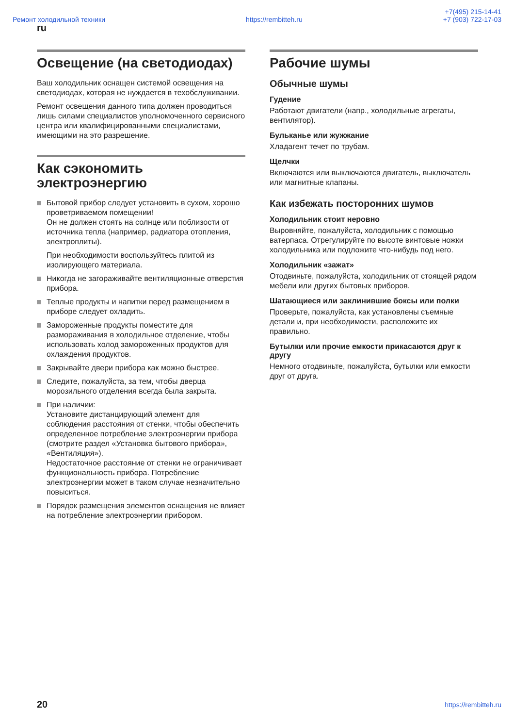Ремонт холодильной техники https://rembitteh.ru +7(495) 215-14-41
+7 (903) 722-17-03
ru
Освещение (на светодиодах)
Ваш холодильник оснащен системой освещения на светодиодах, которая не нуждается в техобслуживании.
Ремонт освещения данного типа должен проводиться лишь силами специалистов уполномоченного сервисного центра или квалифицированными специалистами, имеющими на это разрешение.
Как сэкономить электроэнергию
Бытовой прибор следует установить в сухом, хорошо проветриваемом помещении!
Он не должен стоять на солнце или поблизости от источника тепла (например, радиатора отопления, электроплиты).
При необходимости воспользуйтесь плитой из изолирующего материала.
Никогда не загораживайте вентиляционные отверстия прибора.
Теплые продукты и напитки перед размещением в приборе следует охладить.
Замороженные продукты поместите для размораживания в холодильное отделение, чтобы использовать холод замороженных продуктов для охлаждения продуктов.
Закрывайте двери прибора как можно быстрее.
Следите, пожалуйста, за тем, чтобы дверца морозильного отделения всегда была закрыта.
При наличии:
Установите дистанцирующий элемент для соблюдения расстояния от стенки, чтобы обеспечить определенное потребление электроэнергии прибора (смотрите раздел «Установка бытового прибора», «Вентиляция»).
Недостаточное расстояние от стенки не ограничивает функциональность прибора. Потребление электроэнергии может в таком случае незначительно повыситься.
Порядок размещения элементов оснащения не влияет на потребление электроэнергии прибором.
Рабочие шумы
Обычные шумы
Гудение
Работают двигатели (напр., холодильные агрегаты, вентилятор).
Бульканье или жужжание
Хладагент течет по трубам.
Щелчки
Включаются или выключаются двигатель, выключатель или магнитные клапаны.
Как избежать посторонних шумов
Холодильник стоит неровно
Выровняйте, пожалуйста, холодильник с помощью ватерпаса. Отрегулируйте по высоте винтовые ножки холодильника или подложите что-нибудь под него.
Холодильник «зажат»
Отодвиньте, пожалуйста, холодильник от стоящей рядом мебели или других бытовых приборов.
Шатающиеся или заклинившие боксы или полки
Проверьте, пожалуйста, как установлены съемные детали и, при необходимости, расположите их правильно.
Бутылки или прочие емкости прикасаются друг к другу
Немного отодвиньте, пожалуйста, бутылки или емкости друг от друга.
20 https://rembitteh.ru